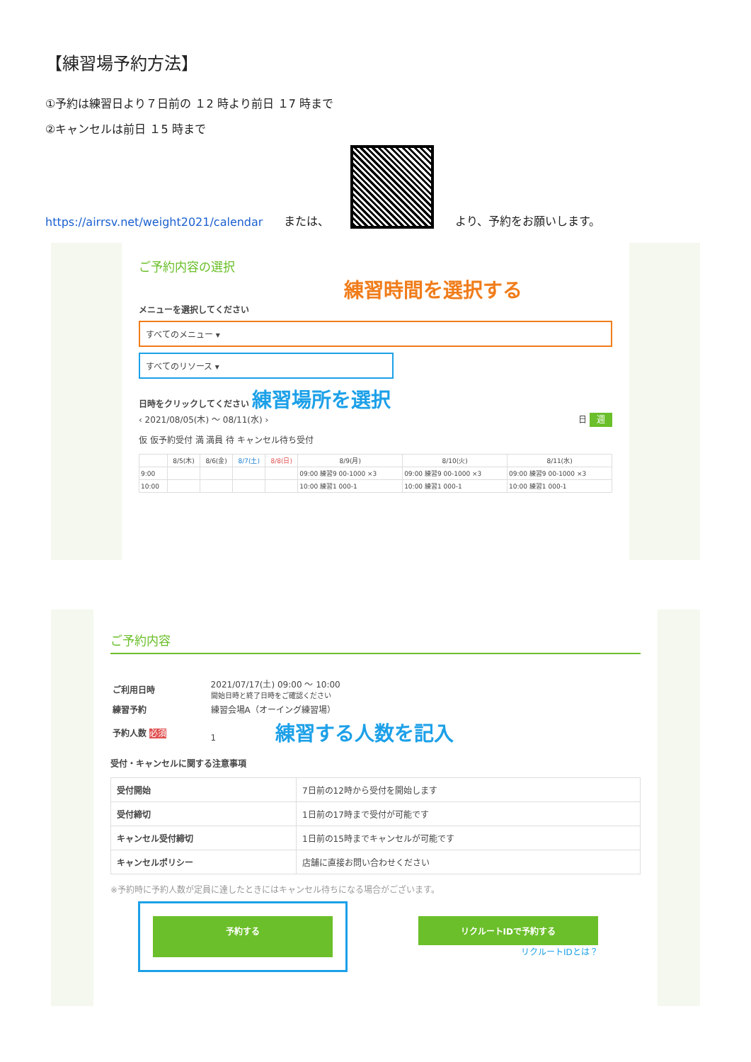【練習場予約方法】
①予約は練習日より７日前の １2 時より前日 １7 時まで
②キャンセルは前日 １5 時まで
https://airrsv.net/weight2021/calendar または、
より、予約をお願いします。
ご予約内容の選択
練習時間を選択する
メニューを選択してください
すべてのメニュー ▾
すべてのリソース ▾
日時をクリックしてください 練習場所を選択
‹ 2021/08/05(木) ～ 08/11(水) › 日 週
仮 仮予約受付 満 満員 待 キャンセル待ち受付
| | 8/5(木) | 8/6(金) | 8/7(土) | 8/8(日) | 8/9(月) | 8/10(火) | 8/11(水) |
| --- | --- | --- | --- | --- | --- | --- | --- |
| 9:00 | | | | | 09:00 練習9 00-1000 ×3 | 09:00 練習9 00-1000 ×3 | 09:00 練習9 00-1000 ×3 |
| 10:00 | | | | | 10:00 練習1 000-1 | 10:00 練習1 000-1 | 10:00 練習1 000-1 |
ご予約内容
| ご利用日時 | 2021/07/17(土) 09:00 ～ 10:00 開始日時と終了日時をご確認ください |
| 練習予約 | 練習会場A（オーイング練習場） |
| 予約人数 必須 | 1 練習する人数を記入 |
受付・キャンセルに関する注意事項
| 受付開始 | 7日前の12時から受付を開始します |
| 受付締切 | 1日前の17時まで受付が可能です |
| キャンセル受付締切 | 1日前の15時までキャンセルが可能です |
| キャンセルポリシー | 店舗に直接お問い合わせください |
※予約時に予約人数が定員に達したときにはキャンセル待ちになる場合がございます。
予約する リクルートIDで予約する
リクルートIDとは？